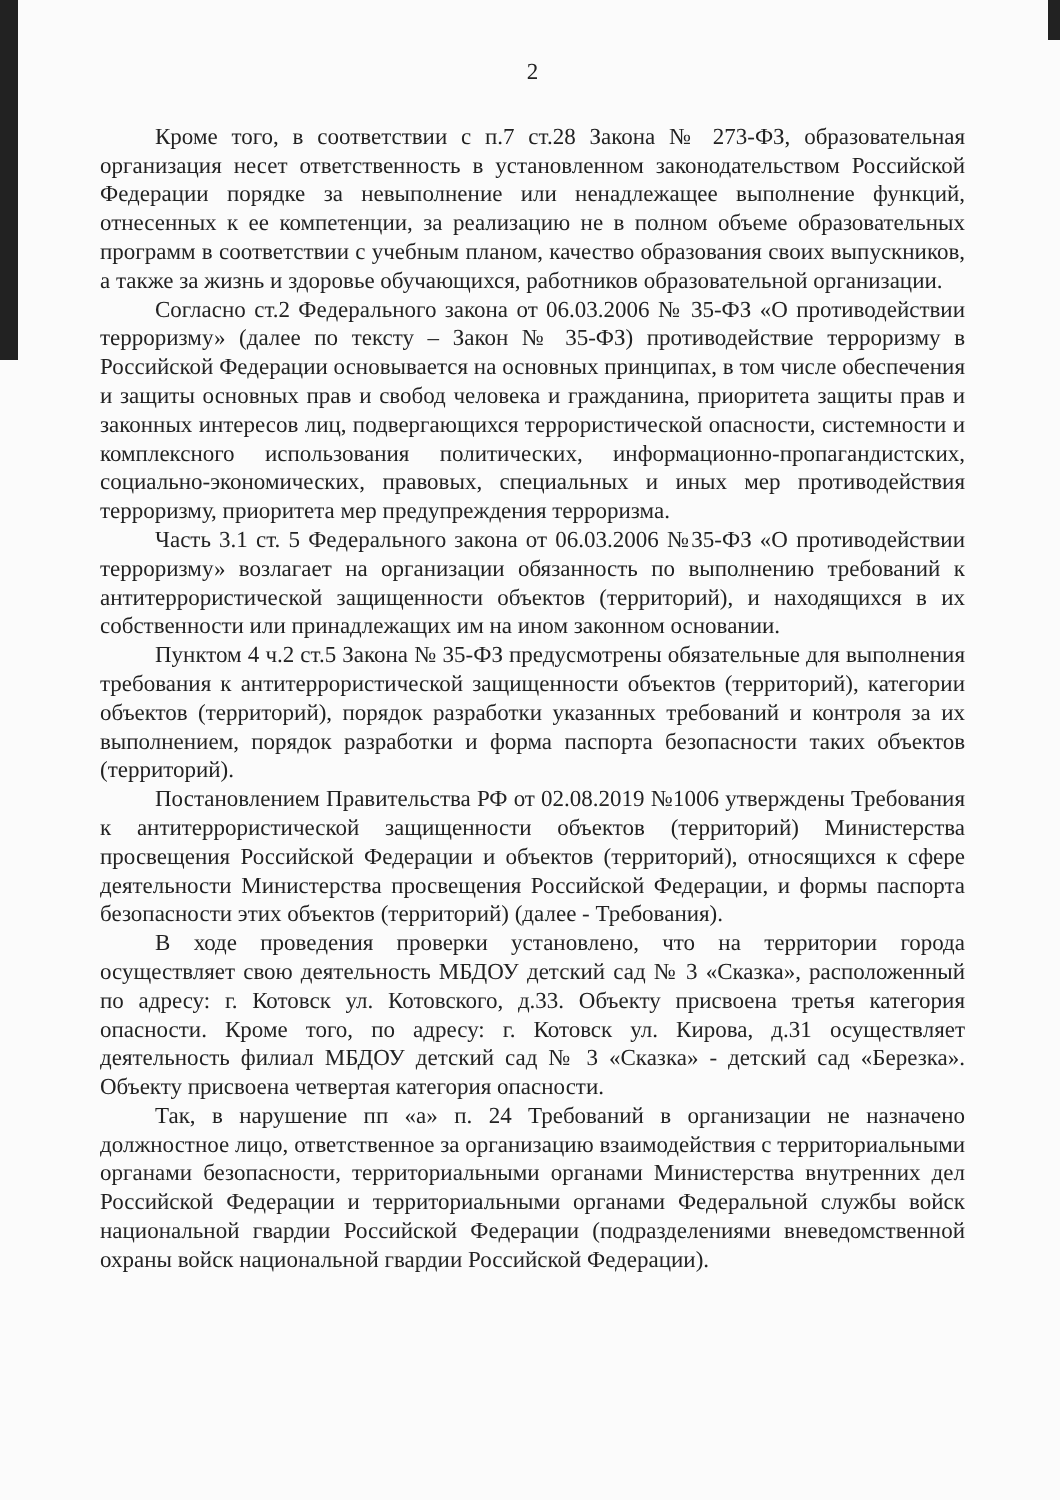2
Кроме того, в соответствии с п.7 ст.28 Закона № 273-ФЗ, образовательная организация несет ответственность в установленном законодательством Российской Федерации порядке за невыполнение или ненадлежащее выполнение функций, отнесенных к ее компетенции, за реализацию не в полном объеме образовательных программ в соответствии с учебным планом, качество образования своих выпускников, а также за жизнь и здоровье обучающихся, работников образовательной организации.
Согласно ст.2 Федерального закона от 06.03.2006 № 35-ФЗ «О противодействии терроризму» (далее по тексту – Закон № 35-ФЗ) противодействие терроризму в Российской Федерации основывается на основных принципах, в том числе обеспечения и защиты основных прав и свобод человека и гражданина, приоритета защиты прав и законных интересов лиц, подвергающихся террористической опасности, системности и комплексного использования политических, информационно-пропагандистских, социально-экономических, правовых, специальных и иных мер противодействия терроризму, приоритета мер предупреждения терроризма.
Часть 3.1 ст. 5 Федерального закона от 06.03.2006 №35-ФЗ «О противодействии терроризму» возлагает на организации обязанность по выполнению требований к антитеррористической защищенности объектов (территорий), и находящихся в их собственности или принадлежащих им на ином законном основании.
Пунктом 4 ч.2 ст.5 Закона № 35-ФЗ предусмотрены обязательные для выполнения требования к антитеррористической защищенности объектов (территорий), категории объектов (территорий), порядок разработки указанных требований и контроля за их выполнением, порядок разработки и форма паспорта безопасности таких объектов (территорий).
Постановлением Правительства РФ от 02.08.2019 №1006 утверждены Требования к антитеррористической защищенности объектов (территорий) Министерства просвещения Российской Федерации и объектов (территорий), относящихся к сфере деятельности Министерства просвещения Российской Федерации, и формы паспорта безопасности этих объектов (территорий) (далее - Требования).
В ходе проведения проверки установлено, что на территории города осуществляет свою деятельность МБДОУ детский сад № 3 «Сказка», расположенный по адресу: г. Котовск ул. Котовского, д.33. Объекту присвоена третья категория опасности. Кроме того, по адресу: г. Котовск ул. Кирова, д.31 осуществляет деятельность филиал МБДОУ детский сад № 3 «Сказка» - детский сад «Березка». Объекту присвоена четвертая категория опасности.
Так, в нарушение пп «а» п. 24 Требований в организации не назначено должностное лицо, ответственное за организацию взаимодействия с территориальными органами безопасности, территориальными органами Министерства внутренних дел Российской Федерации и территориальными органами Федеральной службы войск национальной гвардии Российской Федерации (подразделениями вневедомственной охраны войск национальной гвардии Российской Федерации).